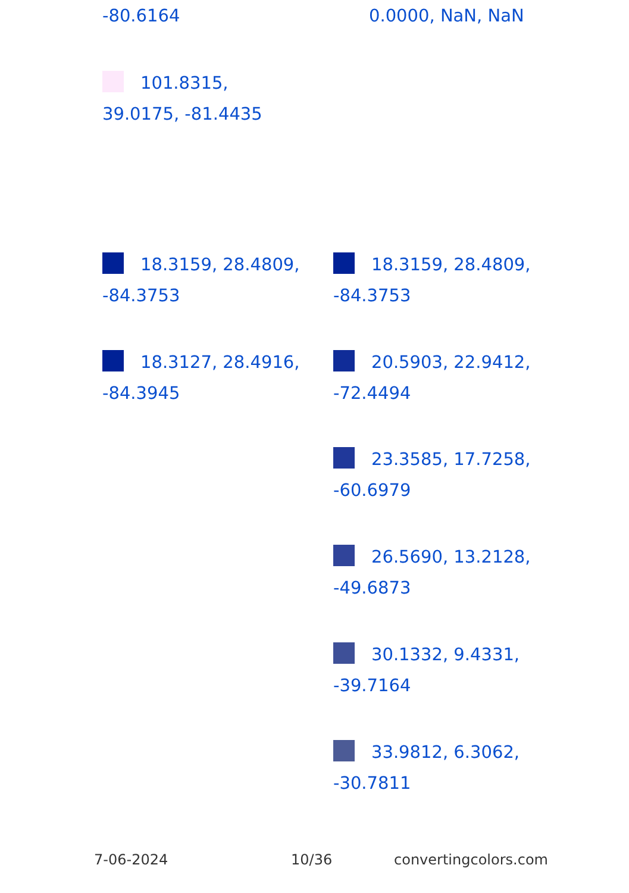-80.6164 0.0000, NaN, NaN
101.8315, 39.0175, -81.4435
18.3159, 28.4809, -84.3753
18.3159, 28.4809, -84.3753
18.3127, 28.4916, -84.3945
20.5903, 22.9412, -72.4494
23.3585, 17.7258, -60.6979
26.5690, 13.2128, -49.6873
30.1332, 9.4331, -39.7164
33.9812, 6.3062, -30.7811
7-06-2024 10/36 convertingcolors.com